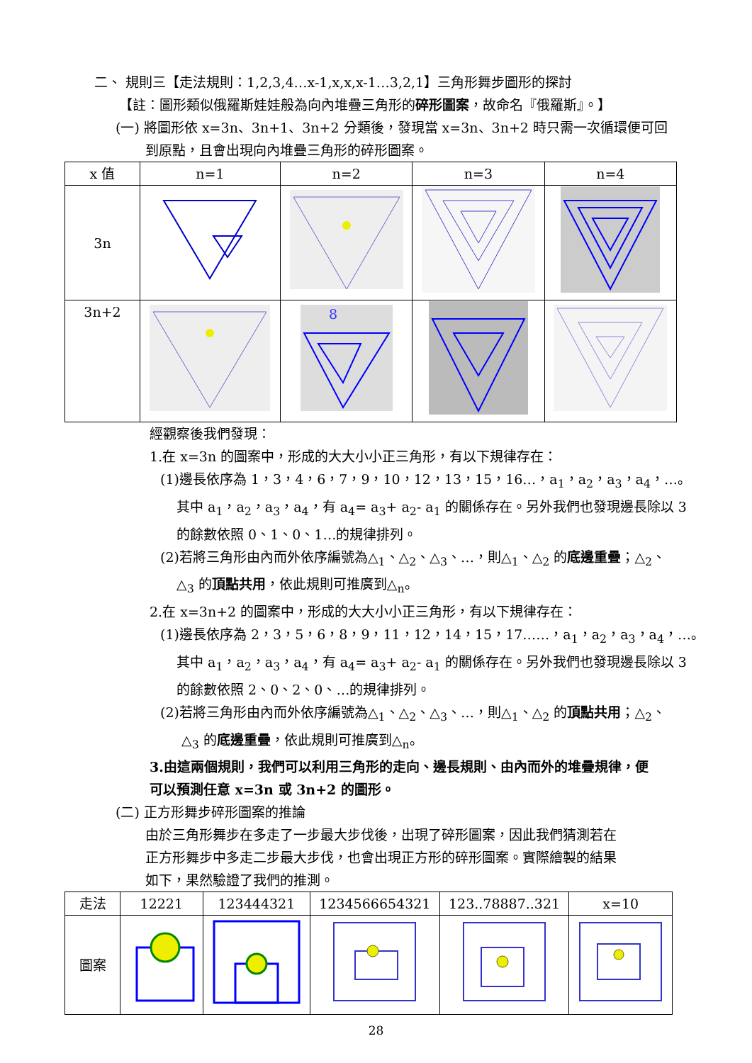二、 規則三【走法規則：1,2,3,4…x-1,x,x,x-1…3,2,1】三角形舞步圖形的探討
【註：圖形類似俄羅斯娃娃般為向內堆疊三角形的碎形圖案，故命名『俄羅斯』。】
(一) 將圖形依 x=3n、3n+1、3n+2 分類後，發現當 x=3n、3n+2 時只需一次循環便可回
到原點，且會出現向內堆疊三角形的碎形圖案。
| x 值 | n=1 | n=2 | n=3 | n=4 |
| --- | --- | --- | --- | --- |
| 3n | | | | |
| 3n+2 | | 8 | | |
經觀察後我們發現：
1.在 x=3n 的圖案中，形成的大大小小正三角形，有以下規律存在：
(1)邊長依序為 1，3，4，6，7，9，10，12，13，15，16…，a<sub>1</sub>，a<sub>2</sub>，a<sub>3</sub>，a<sub>4</sub>，…。
其中 a<sub>1</sub>，a<sub>2</sub>，a<sub>3</sub>，a<sub>4</sub>，有 a<sub>4</sub>= a<sub>3</sub>+ a<sub>2</sub>- a<sub>1</sub> 的關係存在。另外我們也發現邊長除以 3
的餘數依照 0、1、0、1…的規律排列。
(2)若將三角形由內而外依序編號為△<sub>1</sub>、△<sub>2</sub>、△<sub>3</sub>、…，則△<sub>1</sub>、△<sub>2</sub> 的底邊重疊；△<sub>2</sub>、
△<sub>3</sub> 的頂點共用，依此規則可推廣到△<sub>n</sub>。
2.在 x=3n+2 的圖案中，形成的大大小小正三角形，有以下規律存在：
(1)邊長依序為 2，3，5，6，8，9，11，12，14，15，17……，a<sub>1</sub>，a<sub>2</sub>，a<sub>3</sub>，a<sub>4</sub>，…。
其中 a<sub>1</sub>，a<sub>2</sub>，a<sub>3</sub>，a<sub>4</sub>，有 a<sub>4</sub>= a<sub>3</sub>+ a<sub>2</sub>- a<sub>1</sub> 的關係存在。另外我們也發現邊長除以 3
的餘數依照 2、0、2、0、…的規律排列。
(2)若將三角形由內而外依序編號為△<sub>1</sub>、△<sub>2</sub>、△<sub>3</sub>、…，則△<sub>1</sub>、△<sub>2</sub> 的頂點共用；△<sub>2</sub>、
△<sub>3</sub> 的底邊重疊，依此規則可推廣到△<sub>n</sub>。
3.由這兩個規則，我們可以利用三角形的走向、邊長規則、由內而外的堆疊規律，便
可以預測任意 x=3n 或 3n+2 的圖形。
(二) 正方形舞步碎形圖案的推論
由於三角形舞步在多走了一步最大步伐後，出現了碎形圖案，因此我們猜測若在
正方形舞步中多走二步最大步伐，也會出現正方形的碎形圖案。實際繪製的結果
如下，果然驗證了我們的推測。
| 走法 | 12221 | 123444321 | 1234566654321 | 123..78887..321 | x=10 |
| --- | --- | --- | --- | --- | --- |
| 圖案 | | | | | |
28